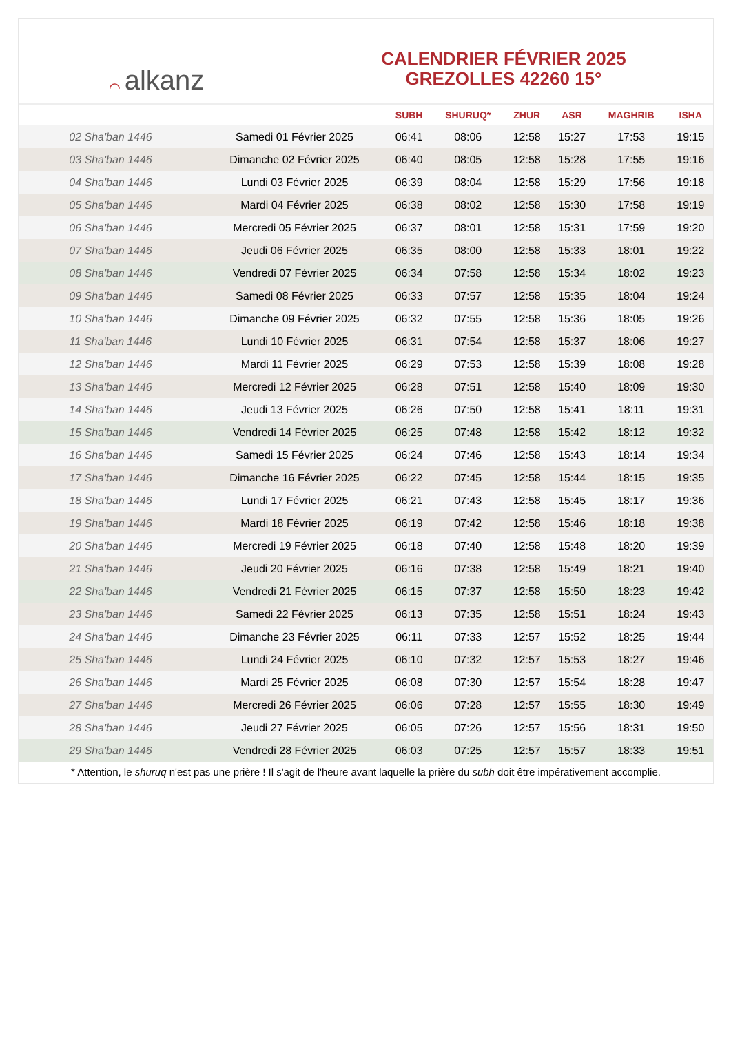⌒ alkanz
CALENDRIER FÉVRIER 2025
GREZOLLES 42260 15°
| | | SUBH | SHURUQ* | ZHUR | ASR | MAGHRIB | ISHA |
| --- | --- | --- | --- | --- | --- | --- | --- |
| 02 Sha'ban 1446 | Samedi 01 Février 2025 | 06:41 | 08:06 | 12:58 | 15:27 | 17:53 | 19:15 |
| 03 Sha'ban 1446 | Dimanche 02 Février 2025 | 06:40 | 08:05 | 12:58 | 15:28 | 17:55 | 19:16 |
| 04 Sha'ban 1446 | Lundi 03 Février 2025 | 06:39 | 08:04 | 12:58 | 15:29 | 17:56 | 19:18 |
| 05 Sha'ban 1446 | Mardi 04 Février 2025 | 06:38 | 08:02 | 12:58 | 15:30 | 17:58 | 19:19 |
| 06 Sha'ban 1446 | Mercredi 05 Février 2025 | 06:37 | 08:01 | 12:58 | 15:31 | 17:59 | 19:20 |
| 07 Sha'ban 1446 | Jeudi 06 Février 2025 | 06:35 | 08:00 | 12:58 | 15:33 | 18:01 | 19:22 |
| 08 Sha'ban 1446 | Vendredi 07 Février 2025 | 06:34 | 07:58 | 12:58 | 15:34 | 18:02 | 19:23 |
| 09 Sha'ban 1446 | Samedi 08 Février 2025 | 06:33 | 07:57 | 12:58 | 15:35 | 18:04 | 19:24 |
| 10 Sha'ban 1446 | Dimanche 09 Février 2025 | 06:32 | 07:55 | 12:58 | 15:36 | 18:05 | 19:26 |
| 11 Sha'ban 1446 | Lundi 10 Février 2025 | 06:31 | 07:54 | 12:58 | 15:37 | 18:06 | 19:27 |
| 12 Sha'ban 1446 | Mardi 11 Février 2025 | 06:29 | 07:53 | 12:58 | 15:39 | 18:08 | 19:28 |
| 13 Sha'ban 1446 | Mercredi 12 Février 2025 | 06:28 | 07:51 | 12:58 | 15:40 | 18:09 | 19:30 |
| 14 Sha'ban 1446 | Jeudi 13 Février 2025 | 06:26 | 07:50 | 12:58 | 15:41 | 18:11 | 19:31 |
| 15 Sha'ban 1446 | Vendredi 14 Février 2025 | 06:25 | 07:48 | 12:58 | 15:42 | 18:12 | 19:32 |
| 16 Sha'ban 1446 | Samedi 15 Février 2025 | 06:24 | 07:46 | 12:58 | 15:43 | 18:14 | 19:34 |
| 17 Sha'ban 1446 | Dimanche 16 Février 2025 | 06:22 | 07:45 | 12:58 | 15:44 | 18:15 | 19:35 |
| 18 Sha'ban 1446 | Lundi 17 Février 2025 | 06:21 | 07:43 | 12:58 | 15:45 | 18:17 | 19:36 |
| 19 Sha'ban 1446 | Mardi 18 Février 2025 | 06:19 | 07:42 | 12:58 | 15:46 | 18:18 | 19:38 |
| 20 Sha'ban 1446 | Mercredi 19 Février 2025 | 06:18 | 07:40 | 12:58 | 15:48 | 18:20 | 19:39 |
| 21 Sha'ban 1446 | Jeudi 20 Février 2025 | 06:16 | 07:38 | 12:58 | 15:49 | 18:21 | 19:40 |
| 22 Sha'ban 1446 | Vendredi 21 Février 2025 | 06:15 | 07:37 | 12:58 | 15:50 | 18:23 | 19:42 |
| 23 Sha'ban 1446 | Samedi 22 Février 2025 | 06:13 | 07:35 | 12:58 | 15:51 | 18:24 | 19:43 |
| 24 Sha'ban 1446 | Dimanche 23 Février 2025 | 06:11 | 07:33 | 12:57 | 15:52 | 18:25 | 19:44 |
| 25 Sha'ban 1446 | Lundi 24 Février 2025 | 06:10 | 07:32 | 12:57 | 15:53 | 18:27 | 19:46 |
| 26 Sha'ban 1446 | Mardi 25 Février 2025 | 06:08 | 07:30 | 12:57 | 15:54 | 18:28 | 19:47 |
| 27 Sha'ban 1446 | Mercredi 26 Février 2025 | 06:06 | 07:28 | 12:57 | 15:55 | 18:30 | 19:49 |
| 28 Sha'ban 1446 | Jeudi 27 Février 2025 | 06:05 | 07:26 | 12:57 | 15:56 | 18:31 | 19:50 |
| 29 Sha'ban 1446 | Vendredi 28 Février 2025 | 06:03 | 07:25 | 12:57 | 15:57 | 18:33 | 19:51 |
* Attention, le shuruq n'est pas une prière ! Il s'agit de l'heure avant laquelle la prière du subh doit être impérativement accomplie.